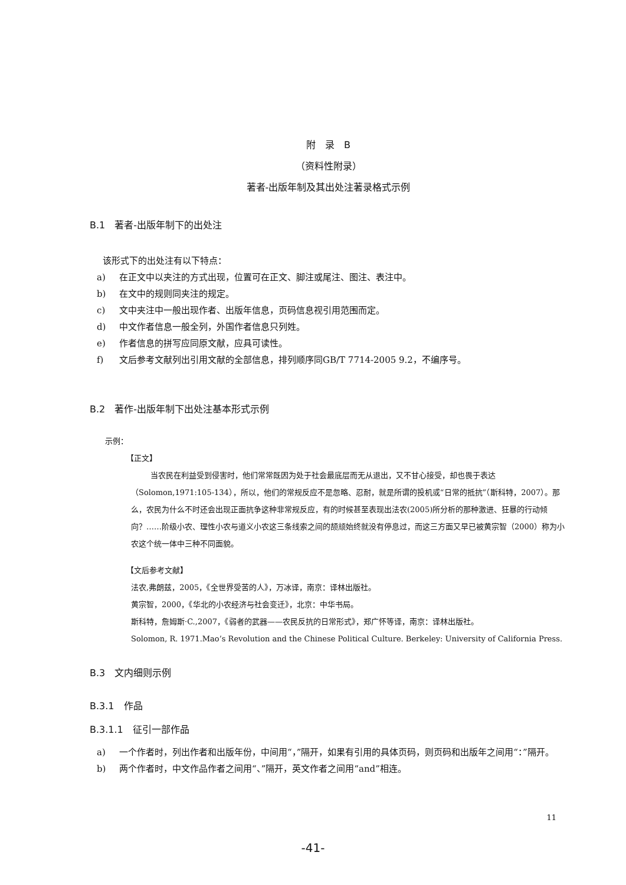附　录　B
（资料性附录）
著者-出版年制及其出处注著录格式示例
B.1　著者-出版年制下的出处注
该形式下的出处注有以下特点：
a) 在正文中以夹注的方式出现，位置可在正文、脚注或尾注、图注、表注中。
b) 在文中的规则同夹注的规定。
c) 文中夹注中一般出现作者、出版年信息，页码信息视引用范围而定。
d) 中文作者信息一般全列，外国作者信息只列姓。
e) 作者信息的拼写应同原文献，应具可读性。
f) 文后参考文献列出引用文献的全部信息，排列顺序同GB/T 7714-2005 9.2，不编序号。
B.2　著作-出版年制下出处注基本形式示例
示例：
【正文】
当农民在利益受到侵害时，他们常常既因为处于社会最底层而无从退出，又不甘心接受，却也畏于表达（Solomon,1971:105-134），所以，他们的常规反应不是忽略、忍耐，就是所谓的投机或“日常的抵抗”（斯科特，2007）。那么，农民为什么不时还会出现正面抗争这种非常规反应，有的时候甚至表现出法农(2005)所分析的那种激进、狂暴的行动倾向？……阶级小农、理性小农与道义小农这三条线索之间的颉颃始终就没有停息过，而这三方面又早已被黄宗智（2000）称为小农这个统一体中三种不同面貌。
【文后参考文献】
法农,弗朗兹，2005，《全世界受苦的人》，万冰译，南京：译林出版社。
黄宗智，2000，《华北的小农经济与社会变迁》，北京：中华书局。
斯科特，詹姆斯·C.,2007，《弱者的武器——农民反抗的日常形式》，郑广怀等译，南京：译林出版社。
Solomon, R. 1971.Mao’s Revolution and the Chinese Political Culture. Berkeley: University of California Press.
B.3　文内细则示例
B.3.1　作品
B.3.1.1　征引一部作品
a) 一个作者时，列出作者和出版年份，中间用“，”隔开，如果有引用的具体页码，则页码和出版年之间用“：”隔开。
b) 两个作者时，中文作品作者之间用“、”隔开，英文作者之间用“and”相连。
11
-41-